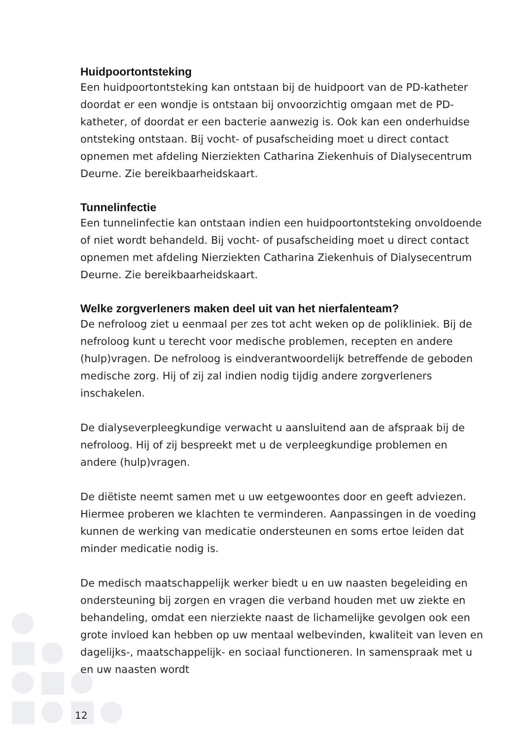Huidpoortontsteking
Een huidpoortontsteking kan ontstaan bij de huidpoort van de PD-katheter doordat er een wondje is ontstaan bij onvoorzichtig omgaan met de PD-katheter, of doordat er een bacterie aanwezig is. Ook kan een onderhuidse ontsteking ontstaan. Bij vocht- of pusafscheiding moet u direct contact opnemen met afdeling Nierziekten Catharina Ziekenhuis of Dialysecentrum Deurne. Zie bereikbaarheidskaart.
Tunnelinfectie
Een tunnelinfectie kan ontstaan indien een huidpoortontsteking onvoldoende of niet wordt behandeld. Bij vocht- of pusafscheiding moet u direct contact opnemen met afdeling Nierziekten Catharina Ziekenhuis of Dialysecentrum Deurne. Zie bereikbaarheidskaart.
Welke zorgverleners maken deel uit van het nierfalenteam?
De nefroloog ziet u eenmaal per zes tot acht weken op de polikliniek. Bij de nefroloog kunt u terecht voor medische problemen, recepten en andere (hulp)vragen. De nefroloog is eindverantwoordelijk betreffende de geboden medische zorg. Hij of zij zal indien nodig tijdig andere zorgverleners inschakelen.
De dialyseverpleegkundige verwacht u aansluitend aan de afspraak bij de nefroloog. Hij of zij bespreekt met u de verpleegkundige problemen en andere (hulp)vragen.
De diëtiste neemt samen met u uw eetgewoontes door en geeft adviezen. Hiermee proberen we klachten te verminderen. Aanpassingen in de voeding kunnen de werking van medicatie ondersteunen en soms ertoe leiden dat minder medicatie nodig is.
De medisch maatschappelijk werker biedt u en uw naasten begeleiding en ondersteuning bij zorgen en vragen die verband houden met uw ziekte en behandeling, omdat een nierziekte naast de lichamelijke gevolgen ook een grote invloed kan hebben op uw mentaal welbevinden, kwaliteit van leven en dagelijks-, maatschappelijk- en sociaal functioneren. In samenspraak met u en uw naasten wordt
12